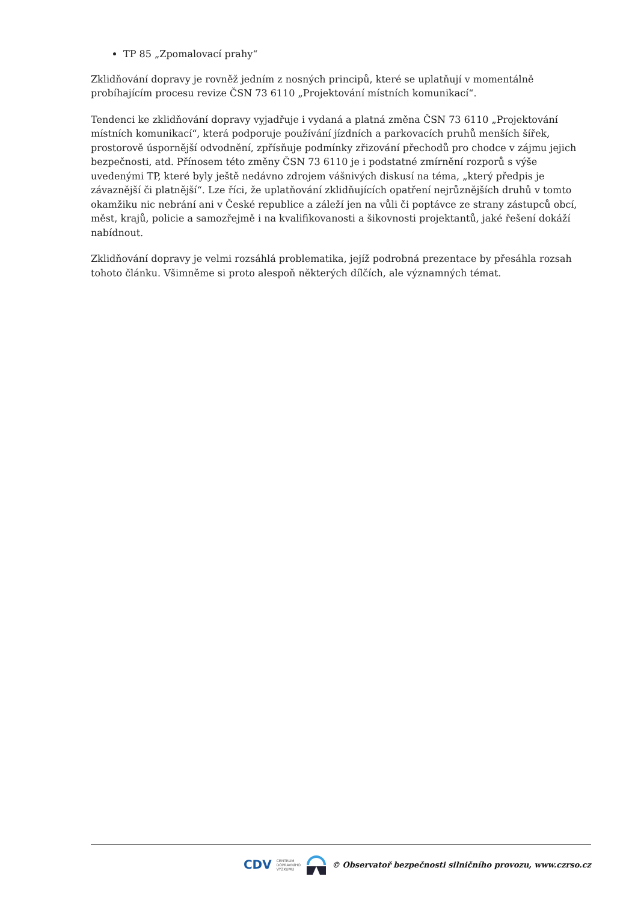TP 85 „Zpomalovací prahy“
Zklidňování dopravy je rovněž jedním z nosných principů, které se uplatňují v momentálně probíhajícím procesu revize ČSN 73 6110 „Projektování místních komunikací“.
Tendenci ke zklidňování dopravy vyjadřuje i vydaná a platná změna ČSN 73 6110 „Projektování místních komunikací“, která podporuje používání jízdních a parkovacích pruhů menších šířek, prostorově úspornější odvodnění, zpřísňuje podmínky zřizování přechodů pro chodce v zájmu jejich bezpečnosti, atd. Přínosem této změny ČSN 73 6110 je i podstatné zmírnění rozporů s výše uvedenými TP, které byly ještě nedávno zdrojem vášnivých diskusí na téma, „který předpis je závaznější či platnější“. Lze říci, že uplatňování zklidňujících opatření nejrůznějších druhů v tomto okamžiku nic nebrání ani v České republice a záleží jen na vůli či poptávce ze strany zástupců obcí, měst, krajů, policie a samozřejmě i na kvalifikovanosti a šikovnosti projektantů, jaké řešení dokáží nabídnout.
Zklidňování dopravy je velmi rozsáhlá problematika, jejíž podrobná prezentace by přesáhla rozsah tohoto článku. Všimněme si proto alespoň některých dílčích, ale významných témat.
CDV CENTRUM
DOPRAVNÍHO
VÝZKUMU © Observatoř bezpečnosti silničního provozu, www.czrso.cz